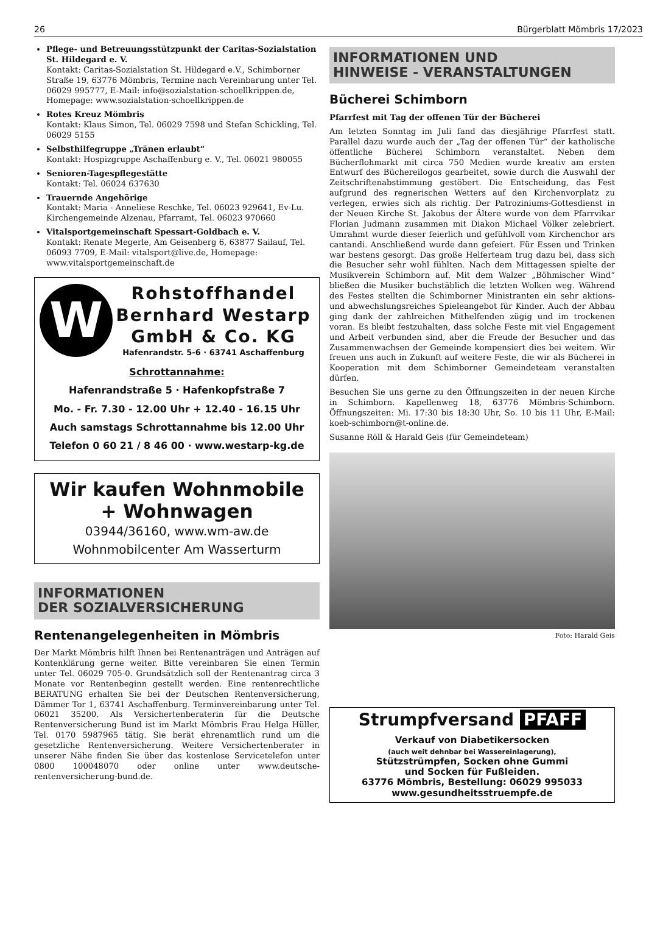26 Bürgerblatt Mömbris 17/2023
Pflege- und Betreuungsstützpunkt der Caritas-Sozialstation St. Hildegard e. V.
Kontakt: Caritas-Sozialstation St. Hildegard e.V., Schimborner Straße 19, 63776 Mömbris, Termine nach Vereinbarung unter Tel. 06029 995777, E-Mail: info@sozialstation-schoellkrippen.de, Homepage: www.sozialstation-schoellkrippen.de
Rotes Kreuz Mömbris
Kontakt: Klaus Simon, Tel. 06029 7598 und Stefan Schickling, Tel. 06029 5155
Selbsthilfegruppe „Tränen erlaubt“
Kontakt: Hospizgruppe Aschaffenburg e. V., Tel. 06021 980055
Senioren-Tagespflegestätte
Kontakt: Tel. 06024 637630
Trauernde Angehörige
Kontakt: Maria - Anneliese Reschke, Tel. 06023 929641, Ev-Lu. Kirchengemeinde Alzenau, Pfarramt, Tel. 06023 970660
Vitalsportgemeinschaft Spessart-Goldbach e. V.
Kontakt: Renate Megerle, Am Geisenberg 6, 63877 Sailauf, Tel. 06093 7709, E-Mail: vitalsport@live.de, Homepage: www.vitalsportgemeinschaft.de
W
Rohstoffhandel
Bernhard Westarp
GmbH & Co. KG
Hafenrandstr. 5-6 · 63741 Aschaffenburg
Schrottannahme:
Hafenrandstraße 5 · Hafenkopfstraße 7
Mo. - Fr. 7.30 - 12.00 Uhr + 12.40 - 16.15 Uhr
Auch samstags Schrottannahme bis 12.00 Uhr
Telefon 0 60 21 / 8 46 00 · www.westarp-kg.de
Wir kaufen Wohnmobile
+ Wohnwagen
03944/36160, www.wm-aw.de
Wohnmobilcenter Am Wasserturm
INFORMATIONEN
DER SOZIALVERSICHERUNG
Rentenangelegenheiten in Mömbris
Der Markt Mömbris hilft Ihnen bei Rentenanträgen und Anträgen auf Kontenklärung gerne weiter. Bitte vereinbaren Sie einen Termin unter Tel. 06029 705-0. Grundsätzlich soll der Rentenantrag circa 3 Monate vor Rentenbeginn gestellt werden. Eine rentenrechtliche BERATUNG erhalten Sie bei der Deutschen Rentenversicherung, Dämmer Tor 1, 63741 Aschaffenburg. Terminvereinbarung unter Tel. 06021 35200. Als Versichertenberaterin für die Deutsche Rentenversicherung Bund ist im Markt Mömbris Frau Helga Hüller, Tel. 0170 5987965 tätig. Sie berät ehrenamtlich rund um die gesetzliche Rentenversicherung. Weitere Versichertenberater in unserer Nähe finden Sie über das kostenlose Servicetelefon unter 0800 100048070 oder online unter www.deutsche-rentenversicherung-bund.de.
INFORMATIONEN UND
HINWEISE - VERANSTALTUNGEN
Bücherei Schimborn
Pfarrfest mit Tag der offenen Tür der Bücherei
Am letzten Sonntag im Juli fand das diesjährige Pfarrfest statt. Parallel dazu wurde auch der „Tag der offenen Tür“ der katholische öffentliche Bücherei Schimborn veranstaltet. Neben dem Bücherflohmarkt mit circa 750 Medien wurde kreativ am ersten Entwurf des Büchereilogos gearbeitet, sowie durch die Auswahl der Zeitschriftenabstimmung gestöbert. Die Entscheidung, das Fest aufgrund des regnerischen Wetters auf den Kirchenvorplatz zu verlegen, erwies sich als richtig. Der Patroziniums-Gottesdienst in der Neuen Kirche St. Jakobus der Ältere wurde von dem Pfarrvikar Florian Judmann zusammen mit Diakon Michael Völker zelebriert. Umrahmt wurde dieser feierlich und gefühlvoll vom Kirchenchor ars cantandi. Anschließend wurde dann gefeiert. Für Essen und Trinken war bestens gesorgt. Das große Helferteam trug dazu bei, dass sich die Besucher sehr wohl fühlten. Nach dem Mittagessen spielte der Musikverein Schimborn auf. Mit dem Walzer „Böhmischer Wind“ bließen die Musiker buchstäblich die letzten Wolken weg. Während des Festes stellten die Schimborner Ministranten ein sehr aktions- und abwechslungsreiches Spieleangebot für Kinder. Auch der Abbau ging dank der zahlreichen Mithelfenden zügig und im trockenen voran. Es bleibt festzuhalten, dass solche Feste mit viel Engagement und Arbeit verbunden sind, aber die Freude der Besucher und das Zusammenwachsen der Gemeinde kompensiert dies bei weitem. Wir freuen uns auch in Zukunft auf weitere Feste, die wir als Bücherei in Kooperation mit dem Schimborner Gemeindeteam veranstalten dürfen.
Besuchen Sie uns gerne zu den Öffnungszeiten in der neuen Kirche in Schimborn. Kapellenweg 18, 63776 Mömbris-Schimborn. Öffnungszeiten: Mi. 17:30 bis 18:30 Uhr, So. 10 bis 11 Uhr, E-Mail: koeb-schimborn@t-online.de.
Susanne Röll & Harald Geis (für Gemeindeteam)
Foto: Harald Geis
Strumpfversand PFAFF
Verkauf von Diabetikersocken
(auch weit dehnbar bei Wassereinlagerung),
Stützstrümpfen, Socken ohne Gummi
und Socken für Fußleiden.
63776 Mömbris, Bestellung: 06029 995033
www.gesundheitsstruempfe.de